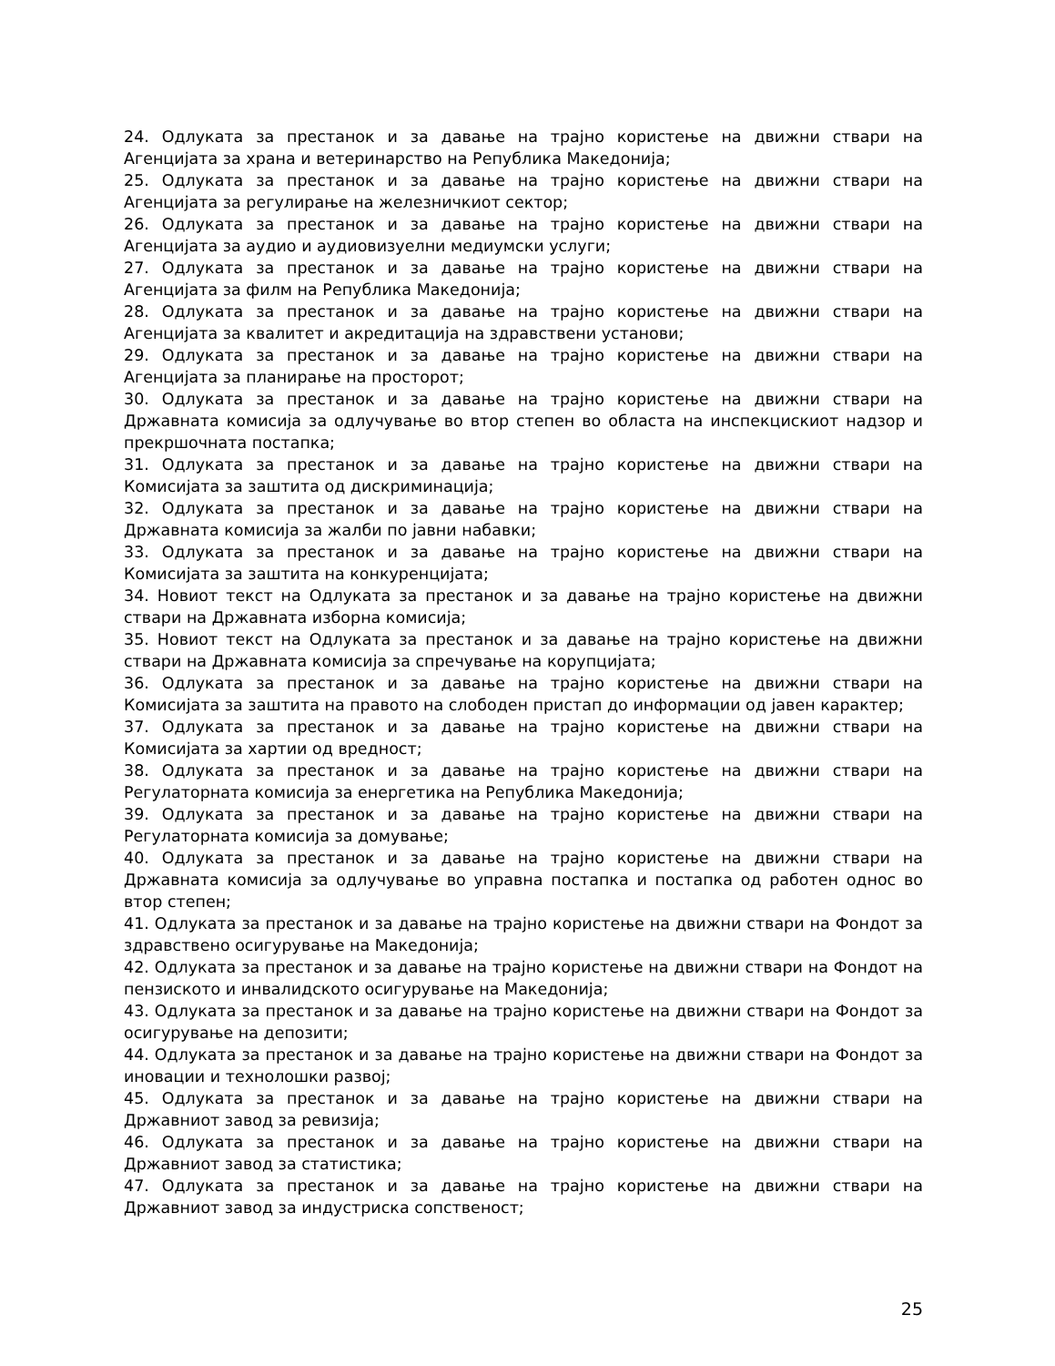24. Одлуката за престанок и за давање на трајно користење на движни ствари на Агенцијата за храна и ветеринарство на Република Македонија;
25. Одлуката за престанок и за давање на трајно користење на движни ствари на Агенцијата за регулирање на железничкиот сектор;
26. Одлуката за престанок и за давање на трајно користење на движни ствари на Агенцијата за аудио и аудиовизуелни медиумски услуги;
27. Одлуката за престанок и за давање на трајно користење на движни ствари на Агенцијата за филм на Република Македонија;
28. Одлуката за престанок и за давање на трајно користење на движни ствари на Агенцијата за квалитет и акредитација на здравствени установи;
29. Одлуката за престанок и за давање на трајно користење на движни ствари на Агенцијата за планирање на просторот;
30. Одлуката за престанок и за давање на трајно користење на движни ствари на Државната комисија за одлучување во втор степен во областа на инспекцискиот надзор и прекршочната постапка;
31. Одлуката за престанок и за давање на трајно користење на движни ствари на Комисијата за заштита од дискриминација;
32. Одлуката за престанок и за давање на трајно користење на движни ствари на Државната комисија за жалби по јавни набавки;
33. Одлуката за престанок и за давање на трајно користење на движни ствари на Комисијата за заштита на конкуренцијата;
34. Новиот текст на Одлуката за престанок и за давање на трајно користење на движни ствари на Државната изборна комисија;
35. Новиот текст на Одлуката за престанок и за давање на трајно користење на движни ствари на Државната комисија за спречување на корупцијата;
36. Одлуката за престанок и за давање на трајно користење на движни ствари на Комисијата за заштита на правото на слободен пристап до информации од јавен карактер;
37. Одлуката за престанок и за давање на трајно користење на движни ствари на Комисијата за хартии од вредност;
38. Одлуката за престанок и за давање на трајно користење на движни ствари на Регулаторната комисија за енергетика на Република Македонија;
39. Одлуката за престанок и за давање на трајно користење на движни ствари на Регулаторната комисија за домување;
40. Одлуката за престанок и за давање на трајно користење на движни ствари на Државната комисија за одлучување во управна постапка и постапка од работен однос во втор степен;
41. Одлуката за престанок и за давање на трајно користење на движни ствари на Фондот за здравствено осигурување на Македонија;
42. Одлуката за престанок и за давање на трајно користење на движни ствари на Фондот на пензиското и инвалидското осигурување на Македонија;
43. Одлуката за престанок и за давање на трајно користење на движни ствари на Фондот за осигурување на депозити;
44. Одлуката за престанок и за давање на трајно користење на движни ствари на Фондот за иновации и технолошки развој;
45. Одлуката за престанок и за давање на трајно користење на движни ствари на Државниот завод за ревизија;
46. Одлуката за престанок и за давање на трајно користење на движни ствари на Државниот завод за статистика;
47. Одлуката за престанок и за давање на трајно користење на движни ствари на Државниот завод за индустриска сопственост;
25